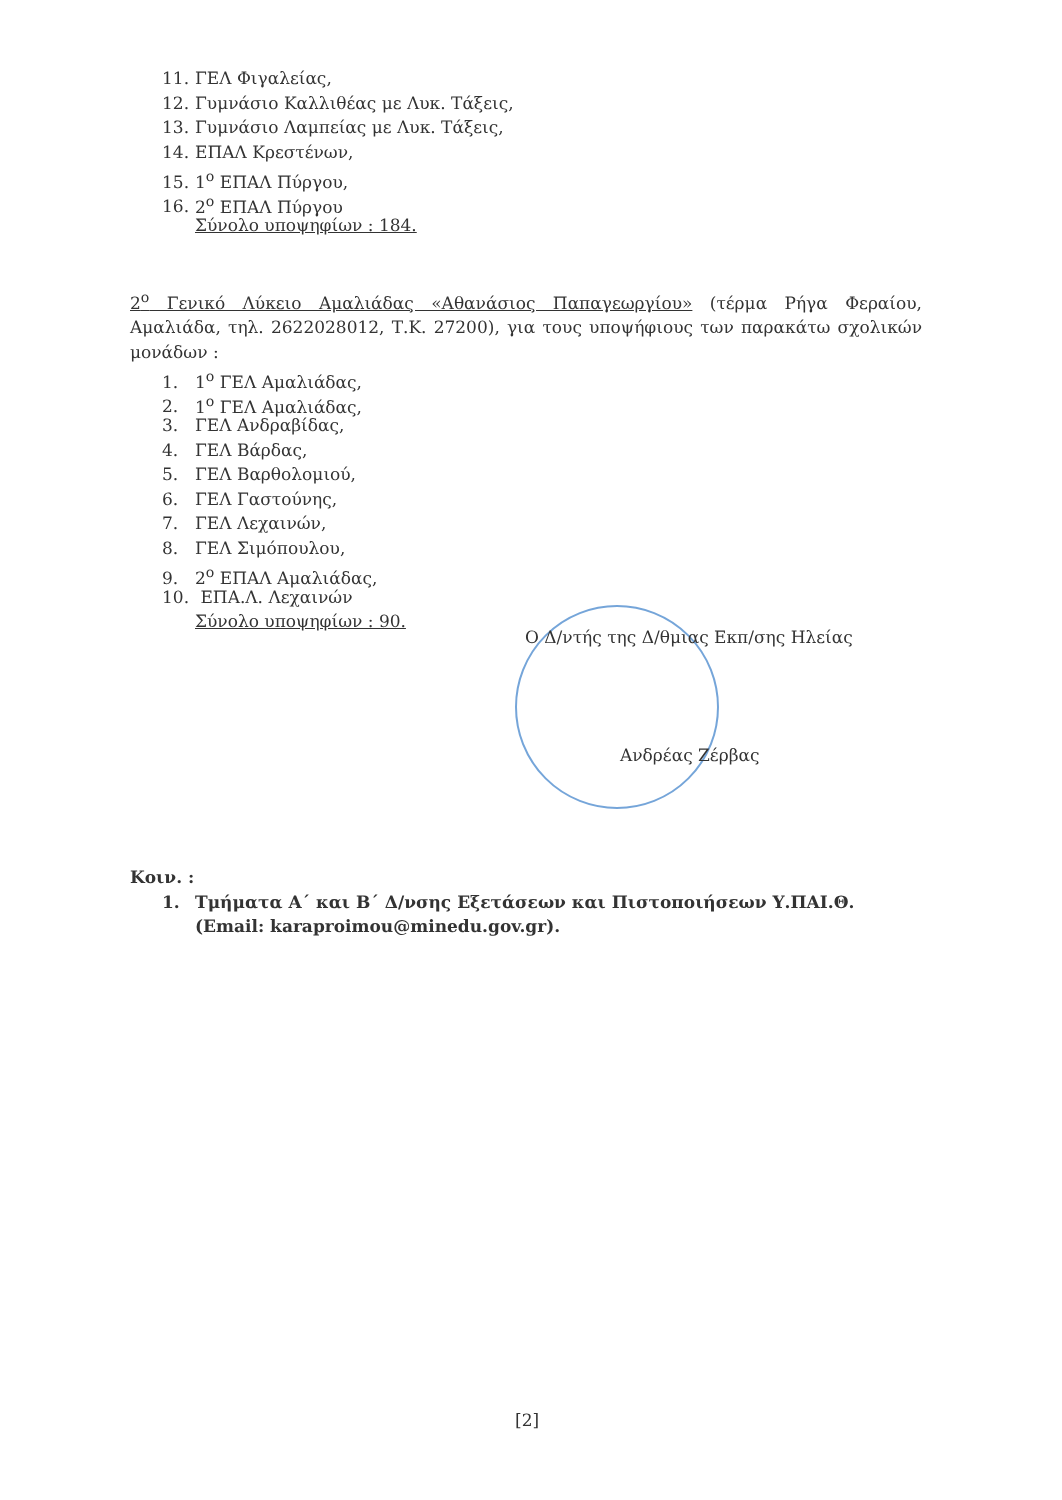11. ΓΕΛ Φιγαλείας,
12. Γυμνάσιο Καλλιθέας με Λυκ. Τάξεις,
13. Γυμνάσιο Λαμπείας με Λυκ. Τάξεις,
14. ΕΠΑΛ Κρεστένων,
15. 1<sup>ο</sup> ΕΠΑΛ Πύργου,
16. 2<sup>ο</sup> ΕΠΑΛ Πύργου
Σύνολο υποψηφίων : 184.
2<sup>ο</sup> Γενικό Λύκειο Αμαλιάδας «Αθανάσιος Παπαγεωργίου» (τέρμα Ρήγα Φεραίου, Αμαλιάδα, τηλ. 2622028012, Τ.Κ. 27200), για τους υποψήφιους των παρακάτω σχολικών μονάδων :
1. 1<sup>ο</sup> ΓΕΛ Αμαλιάδας,
2. 1<sup>ο</sup> ΓΕΛ Αμαλιάδας,
3. ΓΕΛ Ανδραβίδας,
4. ΓΕΛ Βάρδας,
5. ΓΕΛ Βαρθολομιού,
6. ΓΕΛ Γαστούνης,
7. ΓΕΛ Λεχαινών,
8. ΓΕΛ Σιμόπουλου,
9. 2<sup>ο</sup> ΕΠΑΛ Αμαλιάδας,
10. ΕΠΑ.Λ. Λεχαινών
Σύνολο υποψηφίων : 90.
Ο Δ/ντής της Δ/θμιας Εκπ/σης Ηλείας
Ανδρέας Ζέρβας
Κοιν. :
1. Τμήματα Α΄ και Β΄ Δ/νσης Εξετάσεων και Πιστοποιήσεων Υ.ΠΑΙ.Θ.
(Email: karaproimou@minedu.gov.gr).
[2]